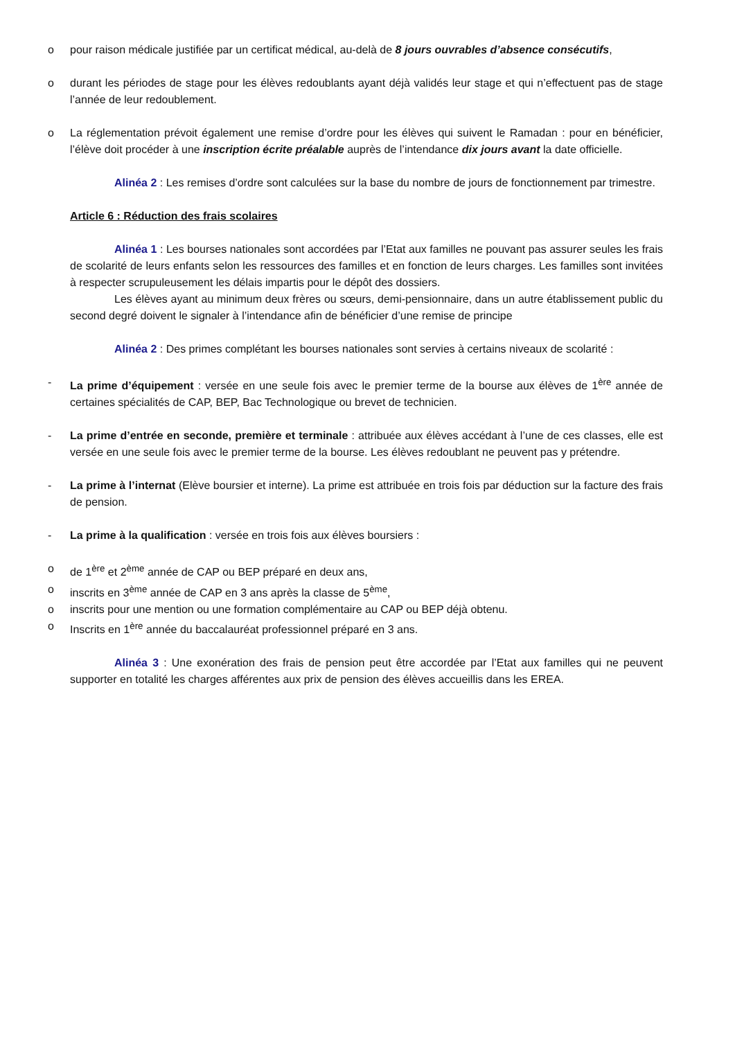o pour raison médicale justifiée par un certificat médical, au-delà de 8 jours ouvrables d’absence consécutifs,
o durant les périodes de stage pour les élèves redoublants ayant déjà validés leur stage et qui n’effectuent pas de stage l’année de leur redoublement.
o La réglementation prévoit également une remise d’ordre pour les élèves qui suivent le Ramadan : pour en bénéficier, l’élève doit procéder à une inscription écrite préalable auprès de l’intendance dix jours avant la date officielle.
Alinéa 2 : Les remises d’ordre sont calculées sur la base du nombre de jours de fonctionnement par trimestre.
Article 6 : Réduction des frais scolaires
Alinéa 1 : Les bourses nationales sont accordées par l’Etat aux familles ne pouvant pas assurer seules les frais de scolarité de leurs enfants selon les ressources des familles et en fonction de leurs charges. Les familles sont invitées à respecter scrupuleusement les délais impartis pour le dépôt des dossiers.
Les élèves ayant au minimum deux frères ou sœurs, demi-pensionnaire, dans un autre établissement public du second degré doivent le signaler à l’intendance afin de bénéficier d’une remise de principe
Alinéa 2 : Des primes complétant les bourses nationales sont servies à certains niveaux de scolarité :
- La prime d’équipement : versée en une seule fois avec le premier terme de la bourse aux élèves de 1<sup>ère</sup> année de certaines spécialités de CAP, BEP, Bac Technologique ou brevet de technicien.
- La prime d’entrée en seconde, première et terminale : attribuée aux élèves accédant à l’une de ces classes, elle est versée en une seule fois avec le premier terme de la bourse. Les élèves redoublant ne peuvent pas y prétendre.
- La prime à l’internat (Elève boursier et interne). La prime est attribuée en trois fois par déduction sur la facture des frais de pension.
- La prime à la qualification : versée en trois fois aux élèves boursiers :
o de 1<sup>ère</sup> et 2<sup>ème</sup> année de CAP ou BEP préparé en deux ans,
o inscrits en 3<sup>ème</sup> année de CAP en 3 ans après la classe de 5<sup>ème</sup>,
o inscrits pour une mention ou une formation complémentaire au CAP ou BEP déjà obtenu.
o Inscrits en 1<sup>ère</sup> année du baccalauréat professionnel préparé en 3 ans.
Alinéa 3 : Une exonération des frais de pension peut être accordée par l’Etat aux familles qui ne peuvent supporter en totalité les charges afférentes aux prix de pension des élèves accueillis dans les EREA.